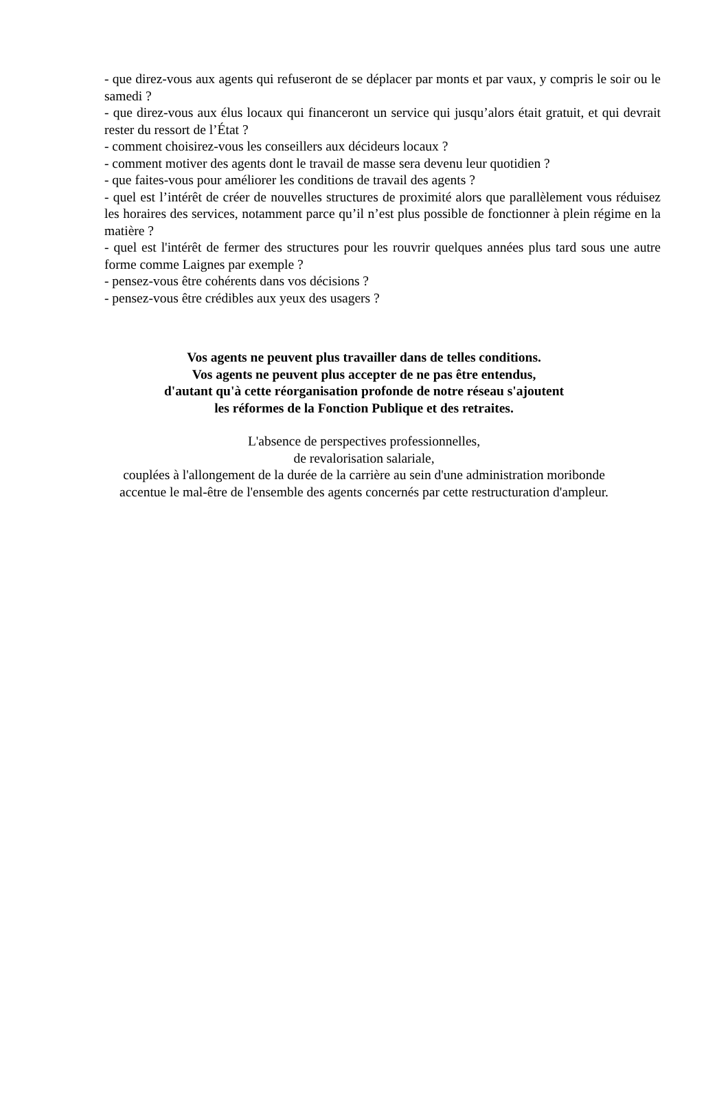- que direz-vous aux agents qui refuseront de se déplacer par monts et par vaux, y compris le soir ou le samedi ?
- que direz-vous aux élus locaux qui financeront un service qui jusqu’alors était gratuit, et qui devrait rester du ressort de l’État ?
- comment choisirez-vous les conseillers aux décideurs locaux ?
- comment motiver des agents dont le travail de masse sera devenu leur quotidien ?
- que faites-vous pour améliorer les conditions de travail des agents ?
- quel est l’intérêt de créer de nouvelles structures de proximité alors que parallèlement vous réduisez les horaires des services, notamment parce qu’il n’est plus possible de fonctionner à plein régime en la matière ?
- quel est l'intérêt de fermer des structures pour les rouvrir quelques années plus tard sous une autre forme comme Laignes par exemple ?
- pensez-vous être cohérents dans vos décisions ?
- pensez-vous être crédibles aux yeux des usagers ?
Vos agents ne peuvent plus travailler dans de telles conditions.
Vos agents ne peuvent plus accepter de ne pas être entendus,
d'autant qu'à cette réorganisation profonde de notre réseau s'ajoutent
les réformes de la Fonction Publique et des retraites.
L'absence de perspectives professionnelles,
de revalorisation salariale,
couplées à l'allongement de la durée de la carrière au sein d'une administration moribonde
accentue le mal-être de l'ensemble des agents concernés par cette restructuration d'ampleur.